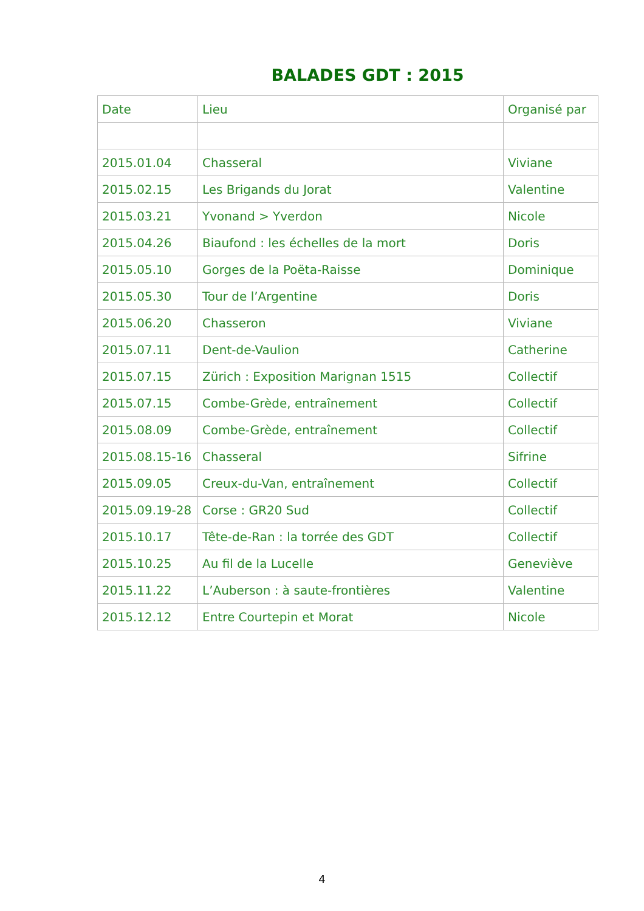BALADES GDT : 2015
| Date | Lieu | Organisé par |
| 2015.01.04 | Chasseral | Viviane |
| 2015.02.15 | Les Brigands du Jorat | Valentine |
| 2015.03.21 | Yvonand > Yverdon | Nicole |
| 2015.04.26 | Biaufond : les échelles de la mort | Doris |
| 2015.05.10 | Gorges de la Poëta-Raisse | Dominique |
| 2015.05.30 | Tour de l’Argentine | Doris |
| 2015.06.20 | Chasseron | Viviane |
| 2015.07.11 | Dent-de-Vaulion | Catherine |
| 2015.07.15 | Zürich : Exposition Marignan 1515 | Collectif |
| 2015.07.15 | Combe-Grède, entraînement | Collectif |
| 2015.08.09 | Combe-Grède, entraînement | Collectif |
| 2015.08.15-16 | Chasseral | Sifrine |
| 2015.09.05 | Creux-du-Van, entraînement | Collectif |
| 2015.09.19-28 | Corse : GR20 Sud | Collectif |
| 2015.10.17 | Tête-de-Ran : la torrée des GDT | Collectif |
| 2015.10.25 | Au fil de la Lucelle | Geneviève |
| 2015.11.22 | L’Auberson : à saute-frontières | Valentine |
| 2015.12.12 | Entre Courtepin et Morat | Nicole |
4